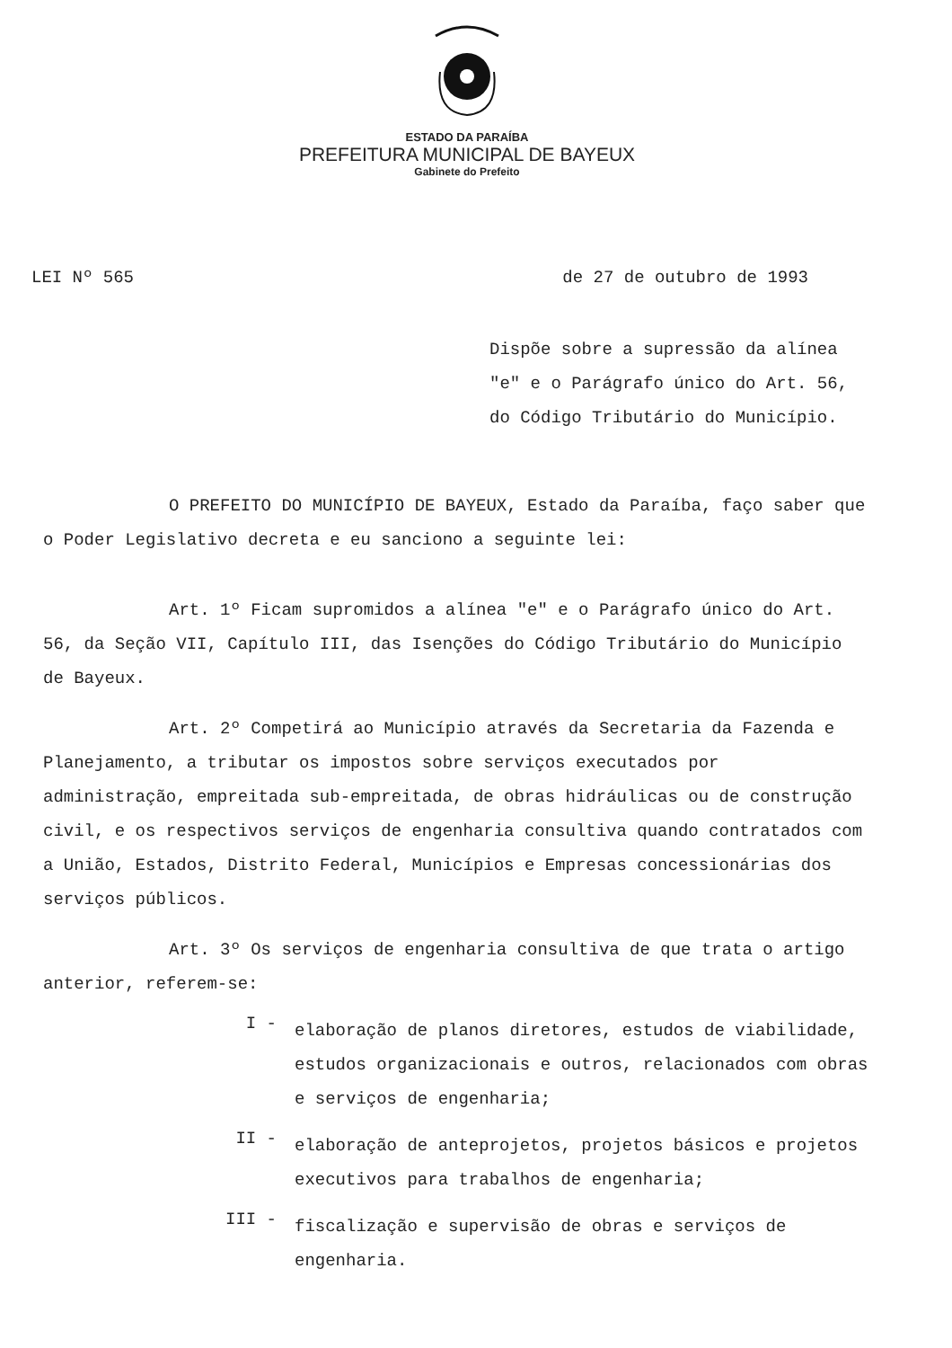ESTADO DA PARAÍBA
PREFEITURA MUNICIPAL DE BAYEUX
Gabinete do Prefeito
LEI Nº 565 de 27 de outubro de 1993
Dispõe sobre a supressão da alínea "e" e o Parágrafo único do Art. 56, do Código Tributário do Município.
O PREFEITO DO MUNICÍPIO DE BAYEUX, Estado da Paraíba, faço saber que o Poder Legislativo decreta e eu sanciono a seguinte lei:
Art. 1º Ficam supromidos a alínea "e" e o Parágrafo único do Art. 56, da Seção VII, Capítulo III, das Isenções do Código Tributário do Município de Bayeux.
Art. 2º Competirá ao Município através da Secretaria da Fazenda e Planejamento, a tributar os impostos sobre serviços executados por administração, empreitada sub-empreitada, de obras hidráulicas ou de construção civil, e os respectivos serviços de engenharia consultiva quando contratados com a União, Estados, Distrito Federal, Municípios e Empresas concessionárias dos serviços públicos.
Art. 3º Os serviços de engenharia consultiva de que trata o artigo anterior, referem-se:
I -
elaboração de planos diretores, estudos de viabilidade, estudos organizacionais e outros, relacionados com obras e serviços de engenharia;
II -
elaboração de anteprojetos, projetos básicos e projetos executivos para trabalhos de engenharia;
III -
fiscalização e supervisão de obras e serviços de engenharia.